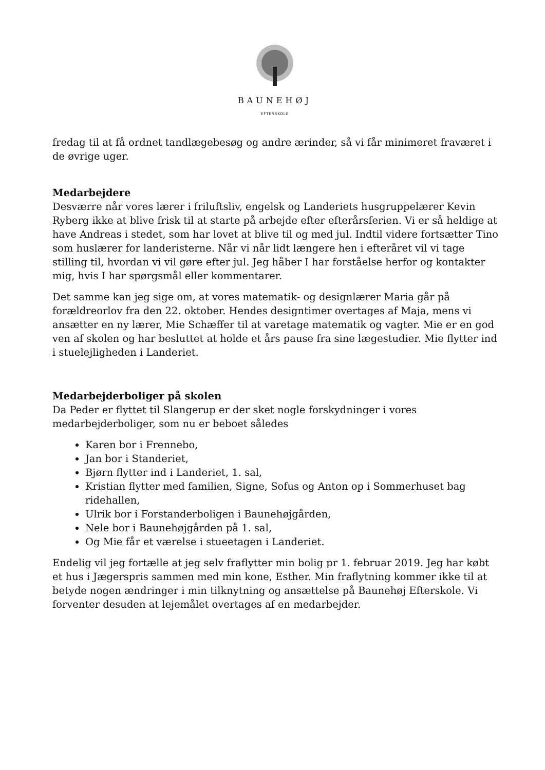BAUNEHØJ
EFTERSKOLE
fredag til at få ordnet tandlægebesøg og andre ærinder, så vi får minimeret fraværet i de øvrige uger.
Medarbejdere
Desværre når vores lærer i friluftsliv, engelsk og Landeriets husgruppelærer Kevin Ryberg ikke at blive frisk til at starte på arbejde efter efterårsferien. Vi er så heldige at have Andreas i stedet, som har lovet at blive til og med jul. Indtil videre fortsætter Tino som huslærer for landeristerne. Når vi når lidt længere hen i efteråret vil vi tage stilling til, hvordan vi vil gøre efter jul. Jeg håber I har forståelse herfor og kontakter mig, hvis I har spørgsmål eller kommentarer.
Det samme kan jeg sige om, at vores matematik- og designlærer Maria går på forældreorlov fra den 22. oktober. Hendes designtimer overtages af Maja, mens vi ansætter en ny lærer, Mie Schæffer til at varetage matematik og vagter. Mie er en god ven af skolen og har besluttet at holde et års pause fra sine lægestudier. Mie flytter ind i stuelejligheden i Landeriet.
Medarbejderboliger på skolen
Da Peder er flyttet til Slangerup er der sket nogle forskydninger i vores medarbejderboliger, som nu er beboet således
Karen bor i Frennebo,
Jan bor i Standeriet,
Bjørn flytter ind i Landeriet, 1. sal,
Kristian flytter med familien, Signe, Sofus og Anton op i Sommerhuset bag ridehallen,
Ulrik bor i Forstanderboligen i Baunehøjgården,
Nele bor i Baunehøjgården på 1. sal,
Og Mie får et værelse i stueetagen i Landeriet.
Endelig vil jeg fortælle at jeg selv fraflytter min bolig pr 1. februar 2019. Jeg har købt et hus i Jægerspris sammen med min kone, Esther. Min fraflytning kommer ikke til at betyde nogen ændringer i min tilknytning og ansættelse på Baunehøj Efterskole. Vi forventer desuden at lejemålet overtages af en medarbejder.